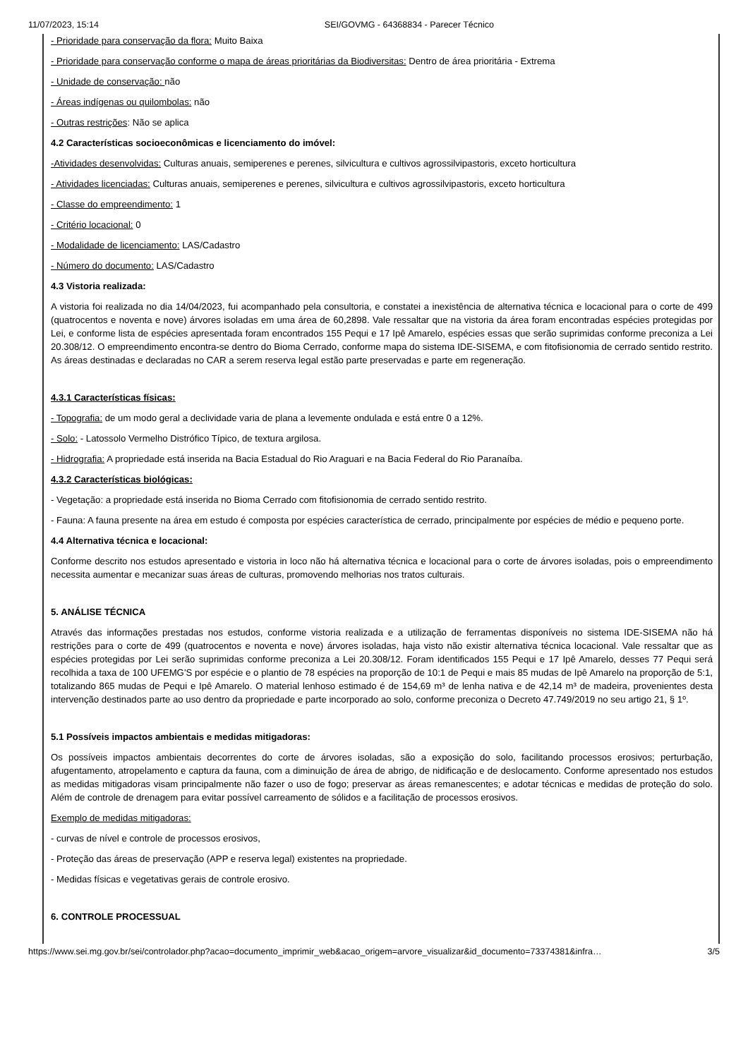11/07/2023, 15:14 SEI/GOVMG - 64368834 - Parecer Técnico
- Prioridade para conservação da flora: Muito Baixa
- Prioridade para conservação conforme o mapa de áreas prioritárias da Biodiversitas: Dentro de área prioritária - Extrema
- Unidade de conservação: não
- Áreas indígenas ou quilombolas: não
- Outras restrições: Não se aplica
4.2 Características socioeconômicas e licenciamento do imóvel:
-Atividades desenvolvidas: Culturas anuais, semiperenes e perenes, silvicultura e cultivos agrossilvipastoris, exceto horticultura
- Atividades licenciadas: Culturas anuais, semiperenes e perenes, silvicultura e cultivos agrossilvipastoris, exceto horticultura
- Classe do empreendimento: 1
- Critério locacional: 0
- Modalidade de licenciamento: LAS/Cadastro
- Número do documento: LAS/Cadastro
4.3 Vistoria realizada:
A vistoria foi realizada no dia 14/04/2023, fui acompanhado pela consultoria, e constatei a inexistência de alternativa técnica e locacional para o corte de 499 (quatrocentos e noventa e nove) árvores isoladas em uma área de 60,2898. Vale ressaltar que na vistoria da área foram encontradas espécies protegidas por Lei, e conforme lista de espécies apresentada foram encontrados 155 Pequi e 17 Ipê Amarelo, espécies essas que serão suprimidas conforme preconiza a Lei 20.308/12. O empreendimento encontra-se dentro do Bioma Cerrado, conforme mapa do sistema IDE-SISEMA, e com fitofisionomia de cerrado sentido restrito. As áreas destinadas e declaradas no CAR a serem reserva legal estão parte preservadas e parte em regeneração.
4.3.1 Características físicas:
- Topografia: de um modo geral a declividade varia de plana a levemente ondulada e está entre 0 a 12%.
- Solo: - Latossolo Vermelho Distrófico Típico, de textura argilosa.
- Hidrografia: A propriedade está inserida na Bacia Estadual do Rio Araguari e na Bacia Federal do Rio Paranaíba.
4.3.2 Características biológicas:
- Vegetação: a propriedade está inserida no Bioma Cerrado com fitofisionomia de cerrado sentido restrito.
- Fauna: A fauna presente na área em estudo é composta por espécies característica de cerrado, principalmente por espécies de médio e pequeno porte.
4.4 Alternativa técnica e locacional:
Conforme descrito nos estudos apresentado e vistoria in loco não há alternativa técnica e locacional para o corte de árvores isoladas, pois o empreendimento necessita aumentar e mecanizar suas áreas de culturas, promovendo melhorias nos tratos culturais.
5. ANÁLISE TÉCNICA
Através das informações prestadas nos estudos, conforme vistoria realizada e a utilização de ferramentas disponíveis no sistema IDE-SISEMA não há restrições para o corte de 499 (quatrocentos e noventa e nove) árvores isoladas, haja visto não existir alternativa técnica locacional. Vale ressaltar que as espécies protegidas por Lei serão suprimidas conforme preconiza a Lei 20.308/12. Foram identificados 155 Pequi e 17 Ipê Amarelo, desses 77 Pequi será recolhida a taxa de 100 UFEMG'S por espécie e o plantio de 78 espécies na proporção de 10:1 de Pequi e mais 85 mudas de Ipê Amarelo na proporção de 5:1, totalizando 865 mudas de Pequi e Ipê Amarelo. O material lenhoso estimado é de 154,69 m³ de lenha nativa e de 42,14 m³ de madeira, provenientes desta intervenção destinados parte ao uso dentro da propriedade e parte incorporado ao solo, conforme preconiza o Decreto 47.749/2019 no seu artigo 21, § 1º.
5.1 Possíveis impactos ambientais e medidas mitigadoras:
Os possíveis impactos ambientais decorrentes do corte de árvores isoladas, são a exposição do solo, facilitando processos erosivos; perturbação, afugentamento, atropelamento e captura da fauna, com a diminuição de área de abrigo, de nidificação e de deslocamento. Conforme apresentado nos estudos as medidas mitigadoras visam principalmente não fazer o uso de fogo; preservar as áreas remanescentes; e adotar técnicas e medidas de proteção do solo. Além de controle de drenagem para evitar possível carreamento de sólidos e a facilitação de processos erosivos.
Exemplo de medidas mitigadoras:
- curvas de nível e controle de processos erosivos,
- Proteção das áreas de preservação (APP e reserva legal) existentes na propriedade.
- Medidas físicas e vegetativas gerais de controle erosivo.
6. CONTROLE PROCESSUAL
https://www.sei.mg.gov.br/sei/controlador.php?acao=documento_imprimir_web&acao_origem=arvore_visualizar&id_documento=73374381&infra… 3/5